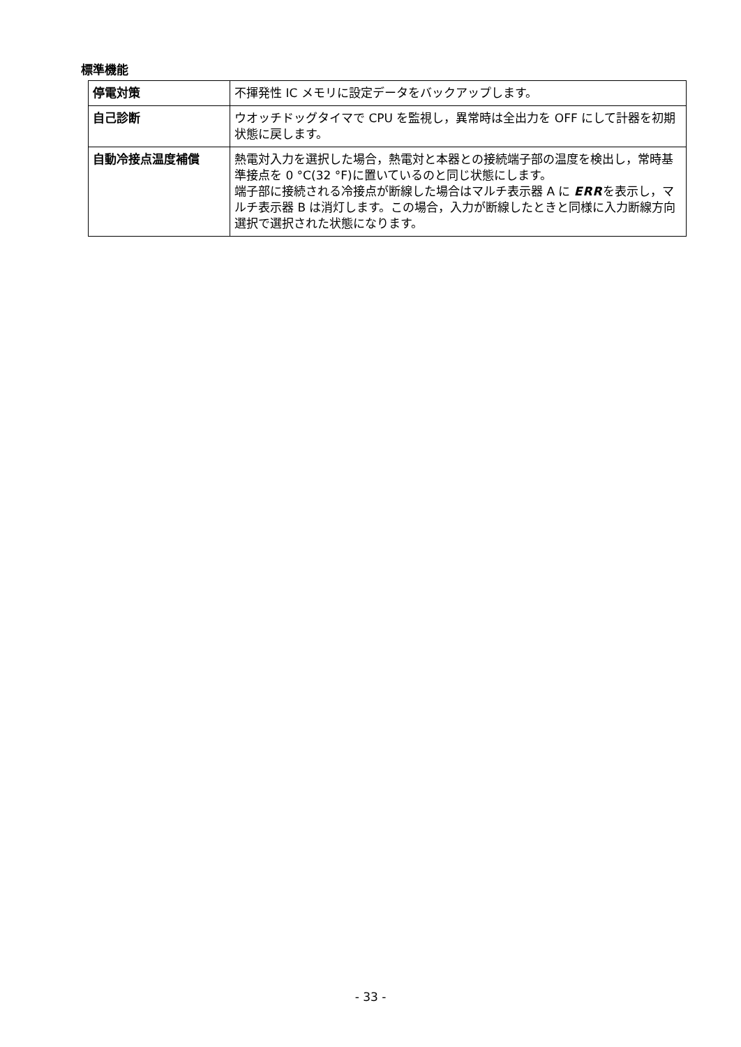標準機能
| 停電対策 | 不揮発性 IC メモリに設定データをバックアップします。 |
| 自己診断 | ウオッチドッグタイマで CPU を監視し，異常時は全出力を OFF にして計器を初期状態に戻します。 |
| 自動冷接点温度補償 | 熱電対入力を選択した場合，熱電対と本器との接続端子部の温度を検出し，常時基準接点を 0 °C(32 °F)に置いているのと同じ状態にします。 端子部に接続される冷接点が断線した場合はマルチ表示器 A に ERR を表示し，マルチ表示器 B は消灯します。この場合，入力が断線したときと同様に入力断線方向選択で選択された状態になります。 |
- 33 -